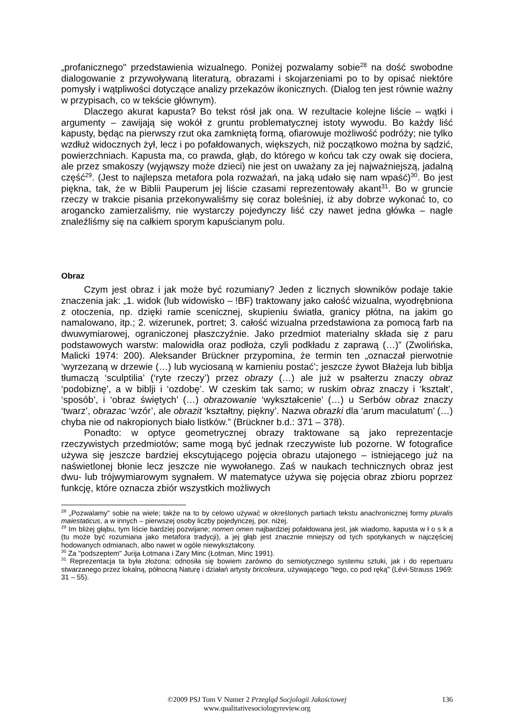„profanicznego" przedstawienia wizualnego. Poniżej pozwalamy sobie<sup>28</sup> na dość swobodne dialogowanie z przywoływaną literaturą, obrazami i skojarzeniami po to by opisać niektóre pomysły i wątpliwości dotyczące analizy przekazów ikonicznych. (Dialog ten jest równie ważny w przypisach, co w tekście głównym).
Dlaczego akurat kapusta? Bo tekst rósł jak ona. W rezultacie kolejne liście – wątki i argumenty – zawijają się wokół z gruntu problematycznej istoty wywodu. Bo każdy liść kapusty, będąc na pierwszy rzut oka zamkniętą formą, ofiarowuje możliwość podróży; nie tylko wzdłuż widocznych żył, lecz i po pofałdowanych, większych, niż początkowo można by sądzić, powierzchniach. Kapusta ma, co prawda, głąb, do którego w końcu tak czy owak się dociera, ale przez smakoszy (wyjąwszy może dzieci) nie jest on uważany za jej najważniejszą, jadalną część<sup>29</sup>. (Jest to najlepsza metafora pola rozważań, na jaką udało się nam wpaść)<sup>30</sup>. Bo jest piękna, tak, że w Biblii Pauperum jej liście czasami reprezentowały akant<sup>31</sup>. Bo w gruncie rzeczy w trakcie pisania przekonywaliśmy się coraz boleśniej, iż aby dobrze wykonać to, co arogancko zamierzaliśmy, nie wystarczy pojedynczy liść czy nawet jedna główka – nagle znaleźliśmy się na całkiem sporym kapuścianym polu.
Obraz
Czym jest obraz i jak może być rozumiany? Jeden z licznych słowników podaje takie znaczenia jak: „1. widok (lub widowisko – !BF) traktowany jako całość wizualna, wyodrębniona z otoczenia, np. dzięki ramie scenicznej, skupieniu światła, granicy płótna, na jakim go namalowano, itp.; 2. wizerunek, portret; 3. całość wizualna przedstawiona za pomocą farb na dwuwymiarowej, ograniczonej płaszczyźnie. Jako przedmiot materialny składa się z paru podstawowych warstw: malowidła oraz podłoża, czyli podkładu z zaprawą (…)” (Zwolińska, Malicki 1974: 200). Aleksander Brückner przypomina, że termin ten „oznaczał pierwotnie ‘wyrzezaną w drzewie (…) lub wyciosaną w kamieniu postać’; jeszcze żywot Błażeja lub biblja tłumaczą ‘sculptilia’ (‘ryte rzeczy’) przez obrazy (…) ale już w psałterzu znaczy obraz ‘podobiznę’, a w biblji i ‘ozdobę’. W czeskim tak samo; w ruskim obraz znaczy i ‘kształt’, ‘sposób’, i ‘obraz świętych’ (…) obrazowanie ‘wykształcenie’ (…) u Serbów obraz znaczy ‘twarz’, obrazac ‘wzór’, ale obrazit ‘kształtny, piękny’. Nazwa obrazki dla ‘arum maculatum’ (…) chyba nie od nakropionych biało listków.” (Brückner b.d.: 371 – 378).
Ponadto: w optyce geometrycznej obrazy traktowane są jako reprezentacje rzeczywistych przedmiotów; same mogą być jednak rzeczywiste lub pozorne. W fotografice używa się jeszcze bardziej ekscytującego pojęcia obrazu utajonego – istniejącego już na naświetlonej błonie lecz jeszcze nie wywołanego. Zaś w naukach technicznych obraz jest dwu- lub trójwymiarowym sygnałem. W matematyce używa się pojęcia obraz zbioru poprzez funkcję, które oznacza zbiór wszystkich możliwych
<sup>28</sup> „Pozwalamy” sobie na wiele; także na to by celowo używać w określonych partiach tekstu anachronicznej formy pluralis maiestaticus, a w innych – pierwszej osoby liczby pojedynczej, por. niżej.
<sup>29</sup> Im bliżej głąbu, tym liście bardziej pozwijane; nomen omen najbardziej pofałdowana jest, jak wiadomo, kapusta w ł o s k a (tu może być rozumiana jako metafora tradycji), a jej głąb jest znacznie mniejszy od tych spotykanych w najczęściej hodowanych odmianach, albo nawet w ogóle niewykształcony.
<sup>30</sup> Za "podszeptem" Jurija Łotmana i Zary Minc (Łotman, Minc 1991).
<sup>31</sup> Reprezentacja ta była złożona: odnosiła się bowiem zarówno do semiotycznego systemu sztuki, jak i do repertuaru stwarzanego przez lokalną, północną Naturę i działań artysty bricoleura, używającego "tego, co pod ręką" (Lévi-Strauss 1969: 31 – 55).
©2009 PSJ Tom V Numer 2 Przegląd Socjologii Jakościowej
www.qualitativesociologyreview.org
136